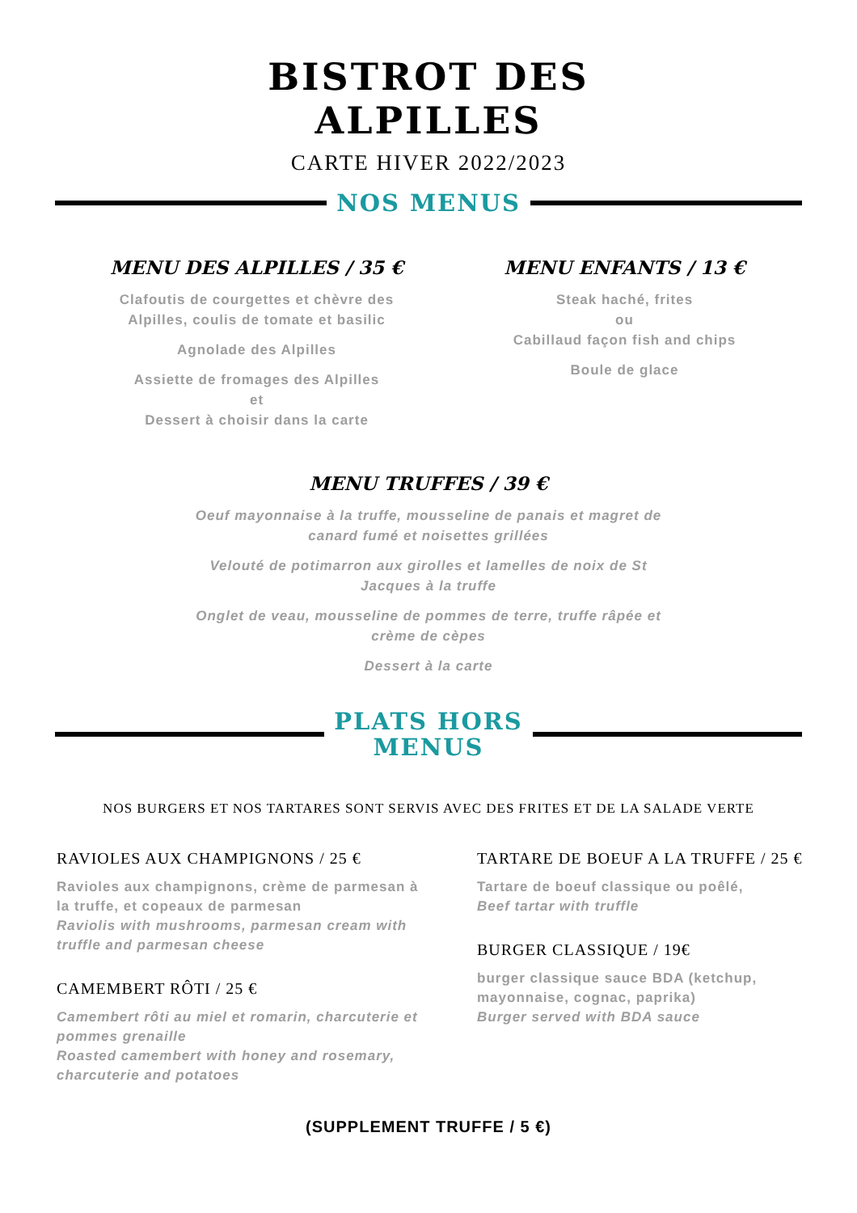BISTROT DES
ALPILLES
CARTE HIVER 2022/2023
NOS MENUS
MENU DES ALPILLES / 35 €
Clafoutis de courgettes et chèvre des
Alpilles, coulis de tomate et basilic
Agnolade des Alpilles
Assiette de fromages des Alpilles
et
Dessert à choisir dans la carte
MENU ENFANTS / 13 €
Steak haché, frites
ou
Cabillaud façon fish and chips
Boule de glace
MENU TRUFFES / 39 €
Oeuf mayonnaise à la truffe, mousseline de panais et magret de canard fumé et noisettes grillées
Velouté de potimarron aux girolles et lamelles de noix de St Jacques à la truffe
Onglet de veau, mousseline de pommes de terre, truffe râpée et crème de cèpes
Dessert à la carte
PLATS HORS
MENUS
NOS BURGERS ET NOS TARTARES SONT SERVIS AVEC DES FRITES ET DE LA SALADE VERTE
RAVIOLES AUX CHAMPIGNONS / 25 €
Ravioles aux champignons, crème de parmesan à la truffe, et copeaux de parmesan
Raviolis with mushrooms, parmesan cream with truffle and parmesan cheese
CAMEMBERT RÔTI / 25 €
Camembert rôti au miel et romarin, charcuterie et pommes grenaille
Roasted camembert with honey and rosemary, charcuterie and potatoes
TARTARE DE BOEUF A LA TRUFFE / 25 €
Tartare de boeuf classique ou poêlé,
Beef tartar with truffle
BURGER CLASSIQUE / 19€
burger classique sauce BDA (ketchup, mayonnaise, cognac, paprika)
Burger served with BDA sauce
(SUPPLEMENT TRUFFE / 5 €)